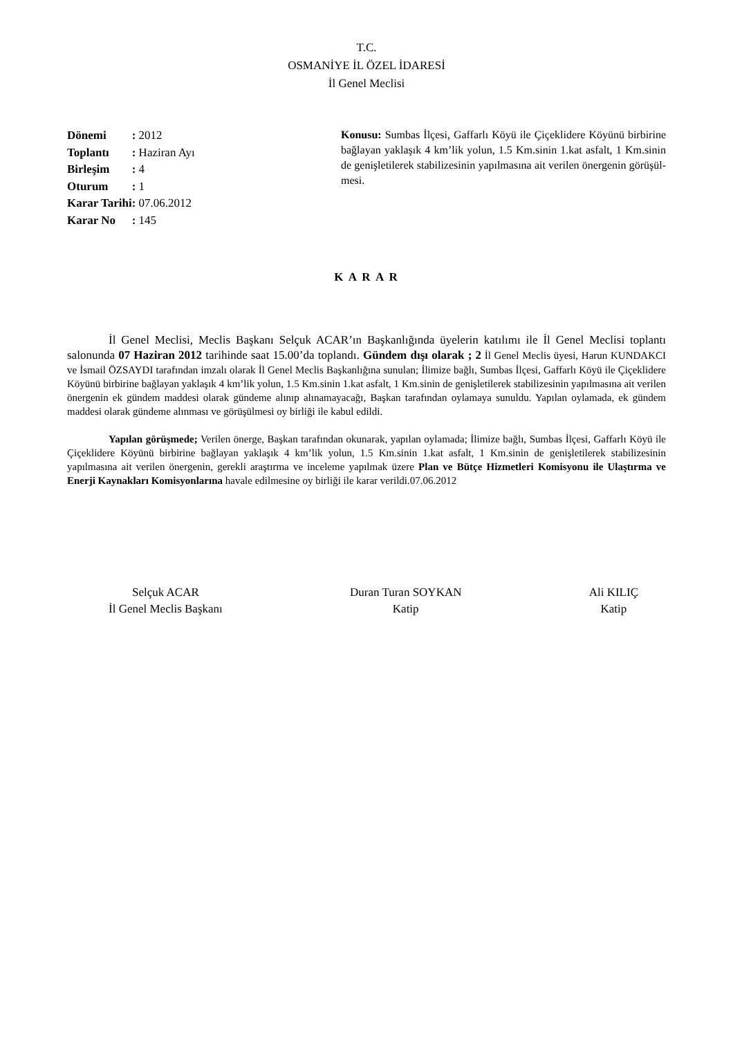T.C.
OSMANİYE İL ÖZEL İDARESİ
İl Genel Meclisi
| Dönemi | : 2012 |
| Toplantı | : Haziran Ayı |
| Birleşim | : 4 |
| Oturum | : 1 |
| Karar Tarihi | : 07.06.2012 |
| Karar No | : 145 |
Konusu: Sumbas İlçesi, Gaffarlı Köyü ile Çiçeklidere Köyünü birbirine bağlayan yaklaşık 4 km’lik yolun, 1.5 Km.sinin 1.kat asfalt, 1 Km.sinin de genişletilerek stabilizesinin yapılmasına ait verilen önergenin görüşül-mesi.
K A R A R
İl Genel Meclisi, Meclis Başkanı Selçuk ACAR’ın Başkanlığında üyelerin katılımı ile İl Genel Meclisi toplantı salonunda 07 Haziran 2012 tarihinde saat 15.00’da toplandı. Gündem dışı olarak ; 2 İl Genel Meclis üyesi, Harun KUNDAKCI ve İsmail ÖZSAYDI tarafından imzalı olarak İl Genel Meclis Başkanlığına sunulan; İlimize bağlı, Sumbas İlçesi, Gaffarlı Köyü ile Çiçeklidere Köyünü birbirine bağlayan yaklaşık 4 km’lik yolun, 1.5 Km.sinin 1.kat asfalt, 1 Km.sinin de genişletilerek stabilizesinin yapılmasına ait verilen önergenin ek gündem maddesi olarak gündeme alınıp alınamayacağı, Başkan tarafından oylamaya sunuldu. Yapılan oylamada, ek gündem maddesi olarak gündeme alınması ve görüşülmesi oy birliği ile kabul edildi.
Yapılan görüşmede; Verilen önerge, Başkan tarafından okunarak, yapılan oylamada; İlimize bağlı, Sumbas İlçesi, Gaffarlı Köyü ile Çiçeklidere Köyünü birbirine bağlayan yaklaşık 4 km’lik yolun, 1.5 Km.sinin 1.kat asfalt, 1 Km.sinin de genişletilerek stabilizesinin yapılmasına ait verilen önergenin, gerekli araştırma ve inceleme yapılmak üzere Plan ve Bütçe Hizmetleri Komisyonu ile Ulaştırma ve Enerji Kaynakları Komisyonlarına havale edilmesine oy birliği ile karar verildi.07.06.2012
Selçuk ACAR
İl Genel Meclis Başkanı
Duran Turan SOYKAN
Katip
Ali KILIÇ
Katip